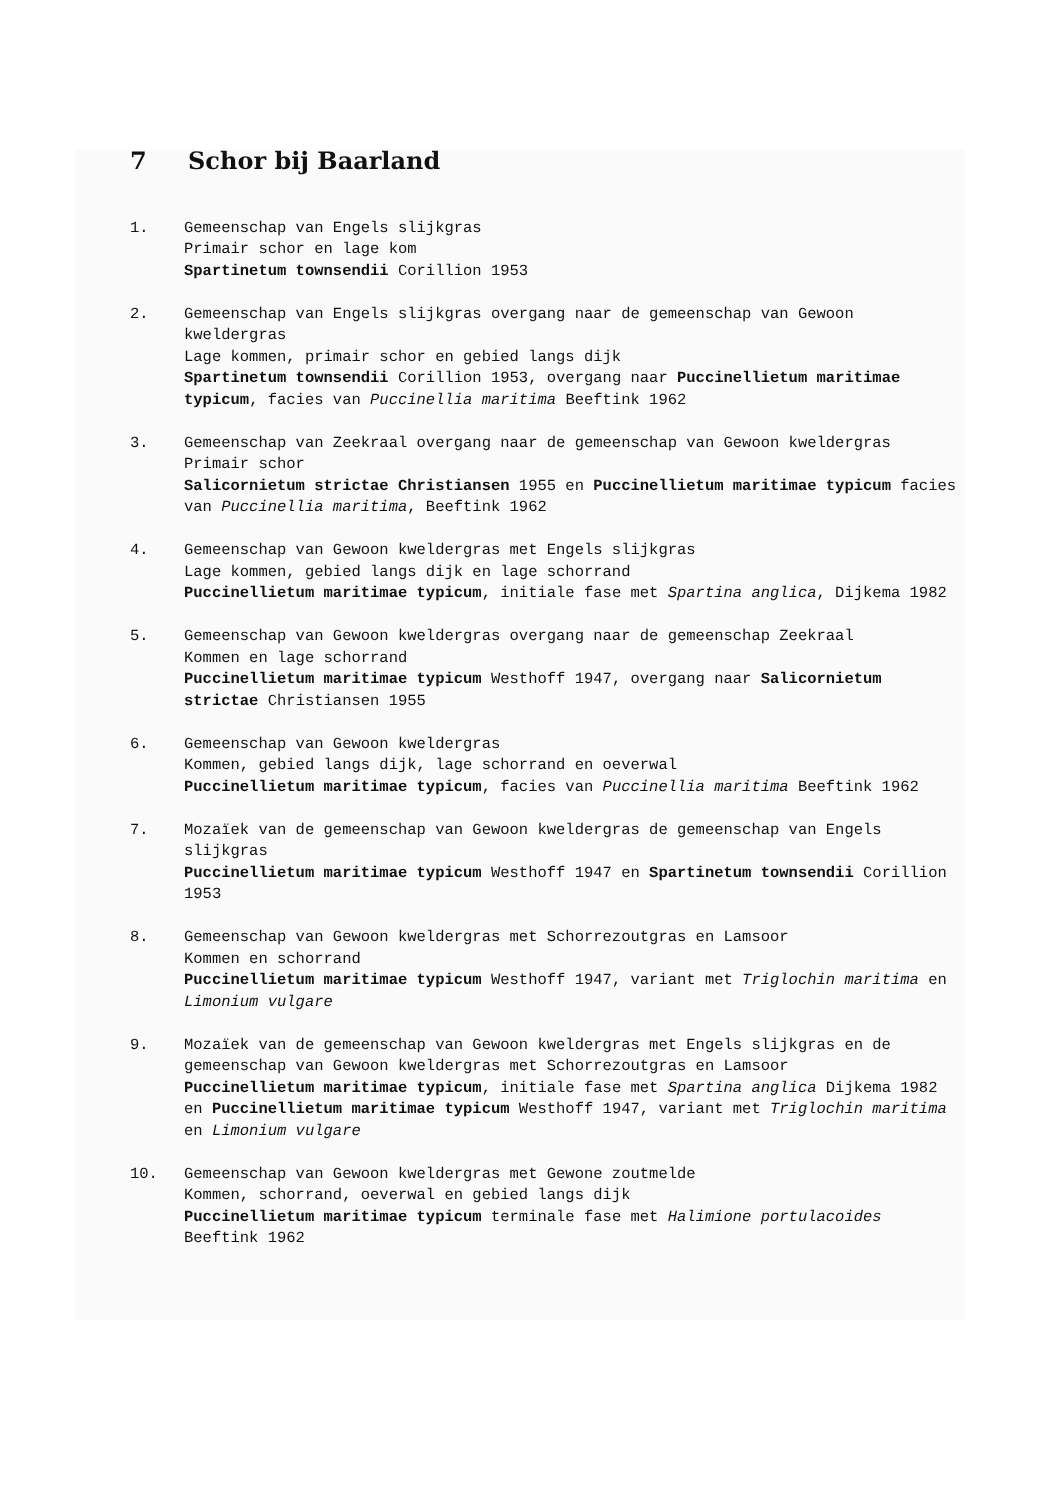7 Schor bij Baarland
1. Gemeenschap van Engels slijkgras
Primair schor en lage kom
Spartinetum townsendii Corillion 1953
2. Gemeenschap van Engels slijkgras overgang naar de gemeenschap van Gewoon kweldergras
Lage kommen, primair schor en gebied langs dijk
Spartinetum townsendii Corillion 1953, overgang naar Puccinellietum maritimae typicum, facies van Puccinellia maritima Beeftink 1962
3. Gemeenschap van Zeekraal overgang naar de gemeenschap van Gewoon kweldergras
Primair schor
Salicornietum strictae Christiansen 1955 en Puccinellietum maritimae typicum facies van Puccinellia maritima, Beeftink 1962
4. Gemeenschap van Gewoon kweldergras met Engels slijkgras
Lage kommen, gebied langs dijk en lage schorrand
Puccinellietum maritimae typicum, initiale fase met Spartina anglica, Dijkema 1982
5. Gemeenschap van Gewoon kweldergras overgang naar de gemeenschap Zeekraal
Kommen en lage schorrand
Puccinellietum maritimae typicum Westhoff 1947, overgang naar Salicornietum strictae Christiansen 1955
6. Gemeenschap van Gewoon kweldergras
Kommen, gebied langs dijk, lage schorrand en oeverwal
Puccinellietum maritimae typicum, facies van Puccinellia maritima Beeftink 1962
7. Mozaïek van de gemeenschap van Gewoon kweldergras de gemeenschap van Engels slijkgras
Puccinellietum maritimae typicum Westhoff 1947 en Spartinetum townsendii Corillion 1953
8. Gemeenschap van Gewoon kweldergras met Schorrezoutgras en Lamsoor
Kommen en schorrand
Puccinellietum maritimae typicum Westhoff 1947, variant met Triglochin maritima en Limonium vulgare
9. Mozaïek van de gemeenschap van Gewoon kweldergras met Engels slijkgras en de gemeenschap van Gewoon kweldergras met Schorrezoutgras en Lamsoor
Puccinellietum maritimae typicum, initiale fase met Spartina anglica Dijkema 1982 en Puccinellietum maritimae typicum Westhoff 1947, variant met Triglochin maritima en Limonium vulgare
10. Gemeenschap van Gewoon kweldergras met Gewone zoutmelde
Kommen, schorrand, oeverwal en gebied langs dijk
Puccinellietum maritimae typicum terminale fase met Halimione portulacoides Beeftink 1962